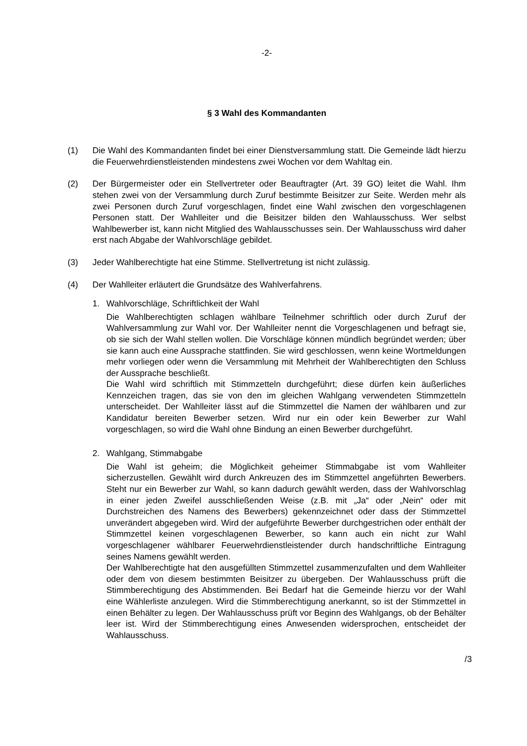-2-
§ 3 Wahl des Kommandanten
(1) Die Wahl des Kommandanten findet bei einer Dienstversammlung statt. Die Gemeinde lädt hierzu die Feuerwehrdienstleistenden mindestens zwei Wochen vor dem Wahltag ein.
(2) Der Bürgermeister oder ein Stellvertreter oder Beauftragter (Art. 39 GO) leitet die Wahl. Ihm stehen zwei von der Versammlung durch Zuruf bestimmte Beisitzer zur Seite. Werden mehr als zwei Personen durch Zuruf vorgeschlagen, findet eine Wahl zwischen den vorgeschlagenen Personen statt. Der Wahlleiter und die Beisitzer bilden den Wahlausschuss. Wer selbst Wahlbewerber ist, kann nicht Mitglied des Wahlausschusses sein. Der Wahlausschuss wird daher erst nach Abgabe der Wahlvorschläge gebildet.
(3) Jeder Wahlberechtigte hat eine Stimme. Stellvertretung ist nicht zulässig.
(4) Der Wahlleiter erläutert die Grundsätze des Wahlverfahrens.
1. Wahlvorschläge, Schriftlichkeit der Wahl
Die Wahlberechtigten schlagen wählbare Teilnehmer schriftlich oder durch Zuruf der Wahlversammlung zur Wahl vor. Der Wahlleiter nennt die Vorgeschlagenen und befragt sie, ob sie sich der Wahl stellen wollen. Die Vorschläge können mündlich begründet werden; über sie kann auch eine Aussprache stattfinden. Sie wird geschlossen, wenn keine Wortmeldungen mehr vorliegen oder wenn die Versammlung mit Mehrheit der Wahlberechtigten den Schluss der Aussprache beschließt.
Die Wahl wird schriftlich mit Stimmzetteln durchgeführt; diese dürfen kein äußerliches Kennzeichen tragen, das sie von den im gleichen Wahlgang verwendeten Stimmzetteln unterscheidet. Der Wahlleiter lässt auf die Stimmzettel die Namen der wählbaren und zur Kandidatur bereiten Bewerber setzen. Wird nur ein oder kein Bewerber zur Wahl vorgeschlagen, so wird die Wahl ohne Bindung an einen Bewerber durchgeführt.
2. Wahlgang, Stimmabgabe
Die Wahl ist geheim; die Möglichkeit geheimer Stimmabgabe ist vom Wahlleiter sicherzustellen. Gewählt wird durch Ankreuzen des im Stimmzettel angeführten Bewerbers. Steht nur ein Bewerber zur Wahl, so kann dadurch gewählt werden, dass der Wahlvorschlag in einer jeden Zweifel ausschließenden Weise (z.B. mit „Ja“ oder „Nein“ oder mit Durchstreichen des Namens des Bewerbers) gekennzeichnet oder dass der Stimmzettel unverändert abgegeben wird. Wird der aufgeführte Bewerber durchgestrichen oder enthält der Stimmzettel keinen vorgeschlagenen Bewerber, so kann auch ein nicht zur Wahl vorgeschlagener wählbarer Feuerwehrdienstleistender durch handschriftliche Eintragung seines Namens gewählt werden.
Der Wahlberechtigte hat den ausgefüllten Stimmzettel zusammenzufalten und dem Wahlleiter oder dem von diesem bestimmten Beisitzer zu übergeben. Der Wahlausschuss prüft die Stimmberechtigung des Abstimmenden. Bei Bedarf hat die Gemeinde hierzu vor der Wahl eine Wählerliste anzulegen. Wird die Stimmberechtigung anerkannt, so ist der Stimmzettel in einen Behälter zu legen. Der Wahlausschuss prüft vor Beginn des Wahlgangs, ob der Behälter leer ist. Wird der Stimmberechtigung eines Anwesenden widersprochen, entscheidet der Wahlausschuss.
/3